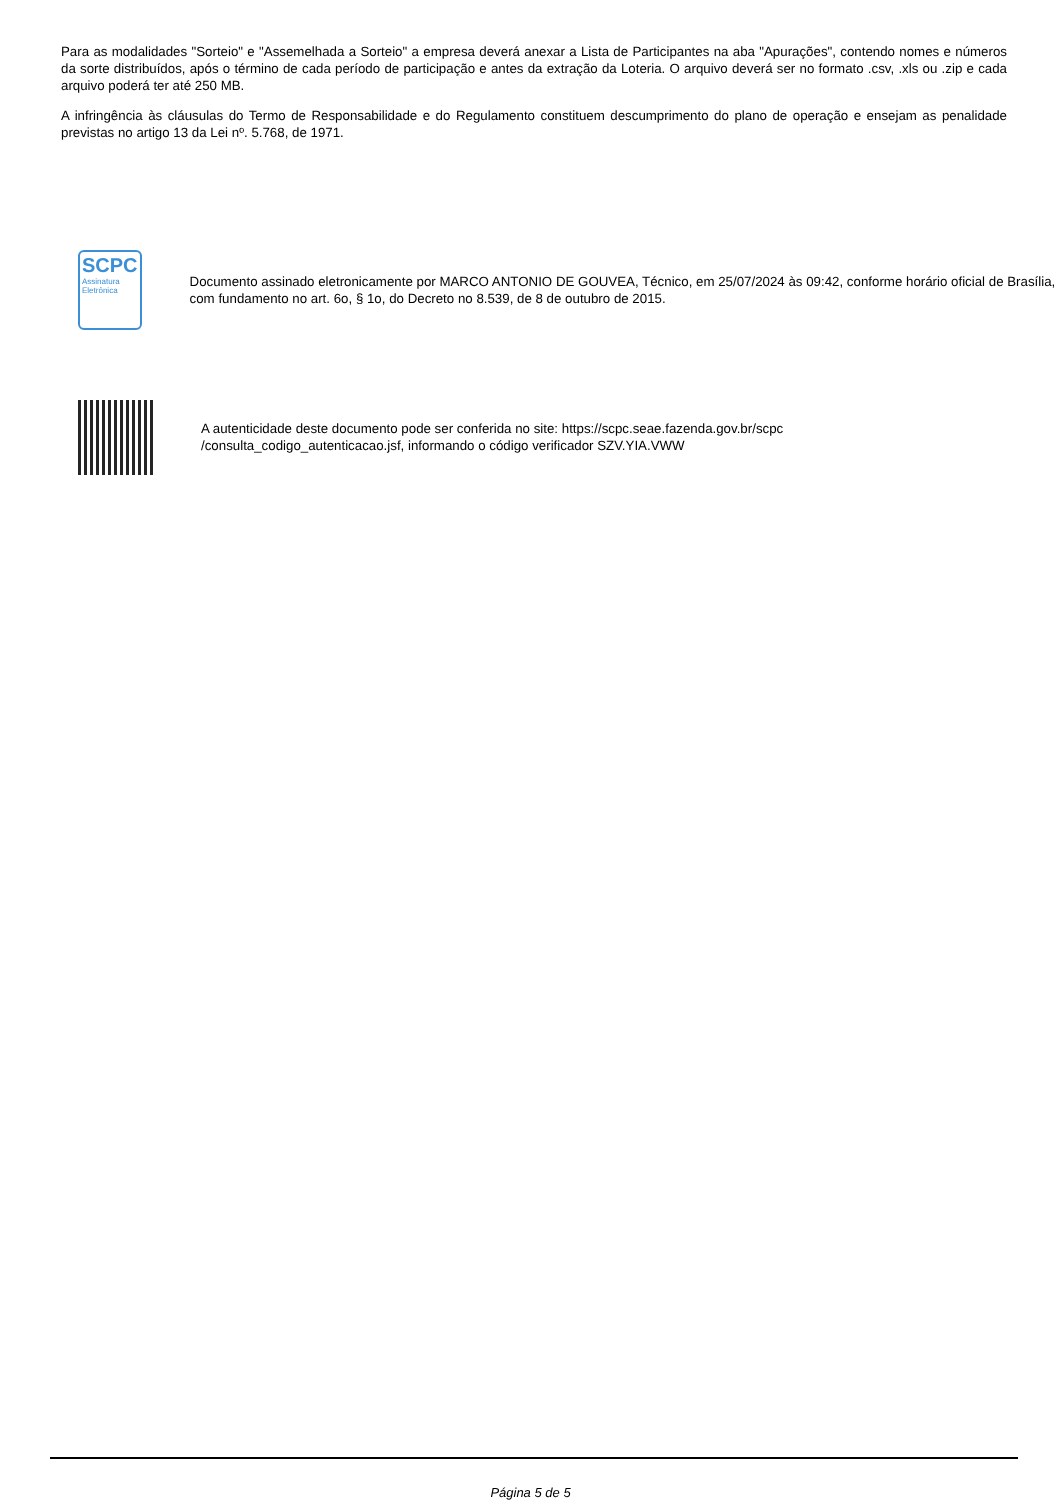Para as modalidades "Sorteio" e "Assemelhada a Sorteio" a empresa deverá anexar a Lista de Participantes na aba "Apurações", contendo nomes e números da sorte distribuídos, após o término de cada período de participação e antes da extração da Loteria. O arquivo deverá ser no formato .csv, .xls ou .zip e cada arquivo poderá ter até 250 MB.
A infringência às cláusulas do Termo de Responsabilidade e do Regulamento constituem descumprimento do plano de operação e ensejam as penalidade previstas no artigo 13 da Lei nº. 5.768, de 1971.
SCPC
Assinatura Eletrônica
Documento assinado eletronicamente por MARCO ANTONIO DE GOUVEA, Técnico, em 25/07/2024 às 09:42, conforme horário oficial de Brasília, com fundamento no art. 6o, § 1o, do Decreto no 8.539, de 8 de outubro de 2015.
A autenticidade deste documento pode ser conferida no site: https://scpc.seae.fazenda.gov.br/scpc
/consulta_codigo_autenticacao.jsf, informando o código verificador SZV.YIA.VWW
Página 5 de 5